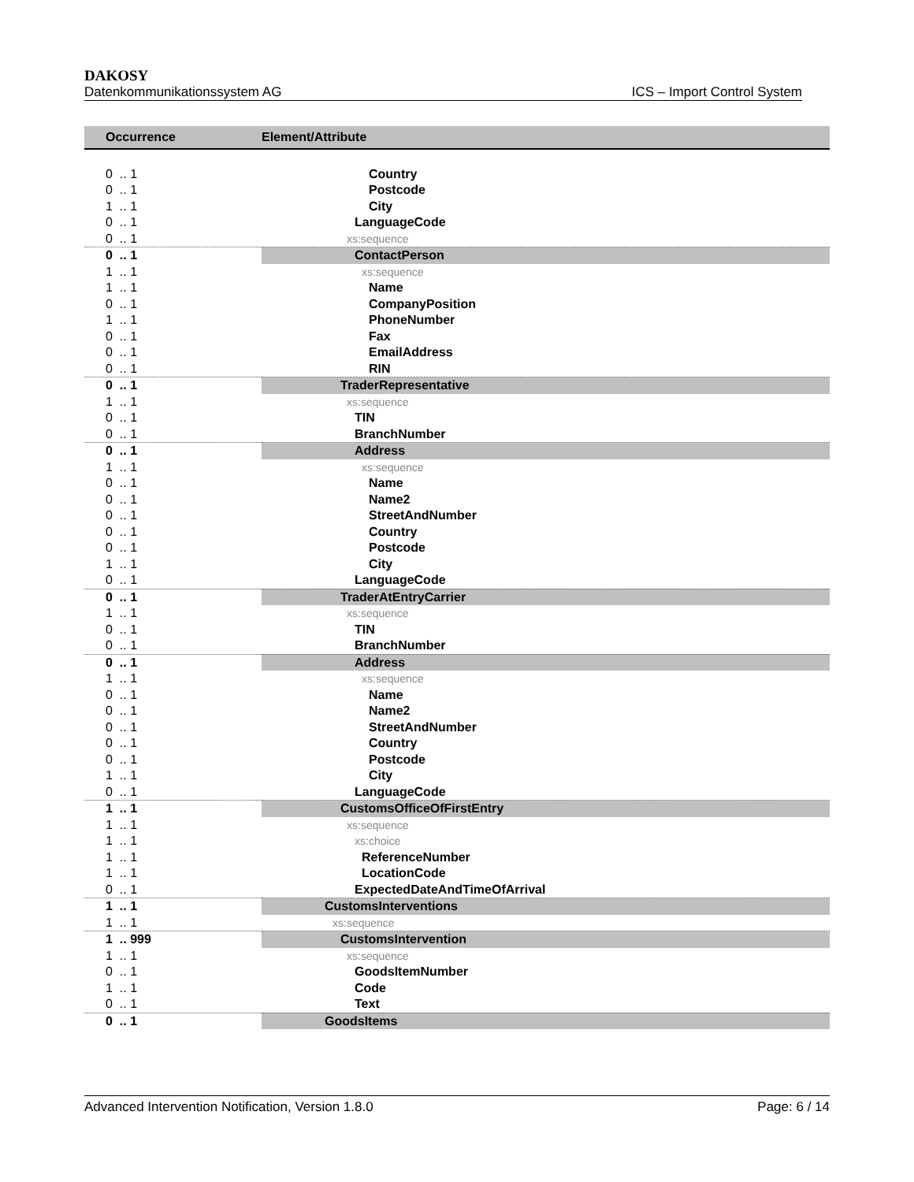DAKOSY
Datenkommunikationssystem AG ICS – Import Control System
| Occurrence | Element/Attribute |
| --- | --- |
| 0 .. 1 | Country |
| 0 .. 1 | Postcode |
| 1 .. 1 | City |
| 0 .. 1 | LanguageCode |
| 0 .. 1 | xs:sequence |
| 0 .. 1 | ContactPerson |
| 1 .. 1 | xs:sequence |
| 1 .. 1 | Name |
| 0 .. 1 | CompanyPosition |
| 1 .. 1 | PhoneNumber |
| 0 .. 1 | Fax |
| 0 .. 1 | EmailAddress |
| 0 .. 1 | RIN |
| 0 .. 1 | TraderRepresentative |
| 1 .. 1 | xs:sequence |
| 0 .. 1 | TIN |
| 0 .. 1 | BranchNumber |
| 0 .. 1 | Address |
| 1 .. 1 | xs:sequence |
| 0 .. 1 | Name |
| 0 .. 1 | Name2 |
| 0 .. 1 | StreetAndNumber |
| 0 .. 1 | Country |
| 0 .. 1 | Postcode |
| 1 .. 1 | City |
| 0 .. 1 | LanguageCode |
| 0 .. 1 | TraderAtEntryCarrier |
| 1 .. 1 | xs:sequence |
| 0 .. 1 | TIN |
| 0 .. 1 | BranchNumber |
| 0 .. 1 | Address |
| 1 .. 1 | xs:sequence |
| 0 .. 1 | Name |
| 0 .. 1 | Name2 |
| 0 .. 1 | StreetAndNumber |
| 0 .. 1 | Country |
| 0 .. 1 | Postcode |
| 1 .. 1 | City |
| 0 .. 1 | LanguageCode |
| 1 .. 1 | CustomsOfficeOfFirstEntry |
| 1 .. 1 | xs:sequence |
| 1 .. 1 | xs:choice |
| 1 .. 1 | ReferenceNumber |
| 1 .. 1 | LocationCode |
| 0 .. 1 | ExpectedDateAndTimeOfArrival |
| 1 .. 1 | CustomsInterventions |
| 1 .. 1 | xs:sequence |
| 1 .. 999 | CustomsIntervention |
| 1 .. 1 | xs:sequence |
| 0 .. 1 | GoodsItemNumber |
| 1 .. 1 | Code |
| 0 .. 1 | Text |
| 0 .. 1 | GoodsItems |
Advanced Intervention Notification, Version 1.8.0 Page: 6 / 14